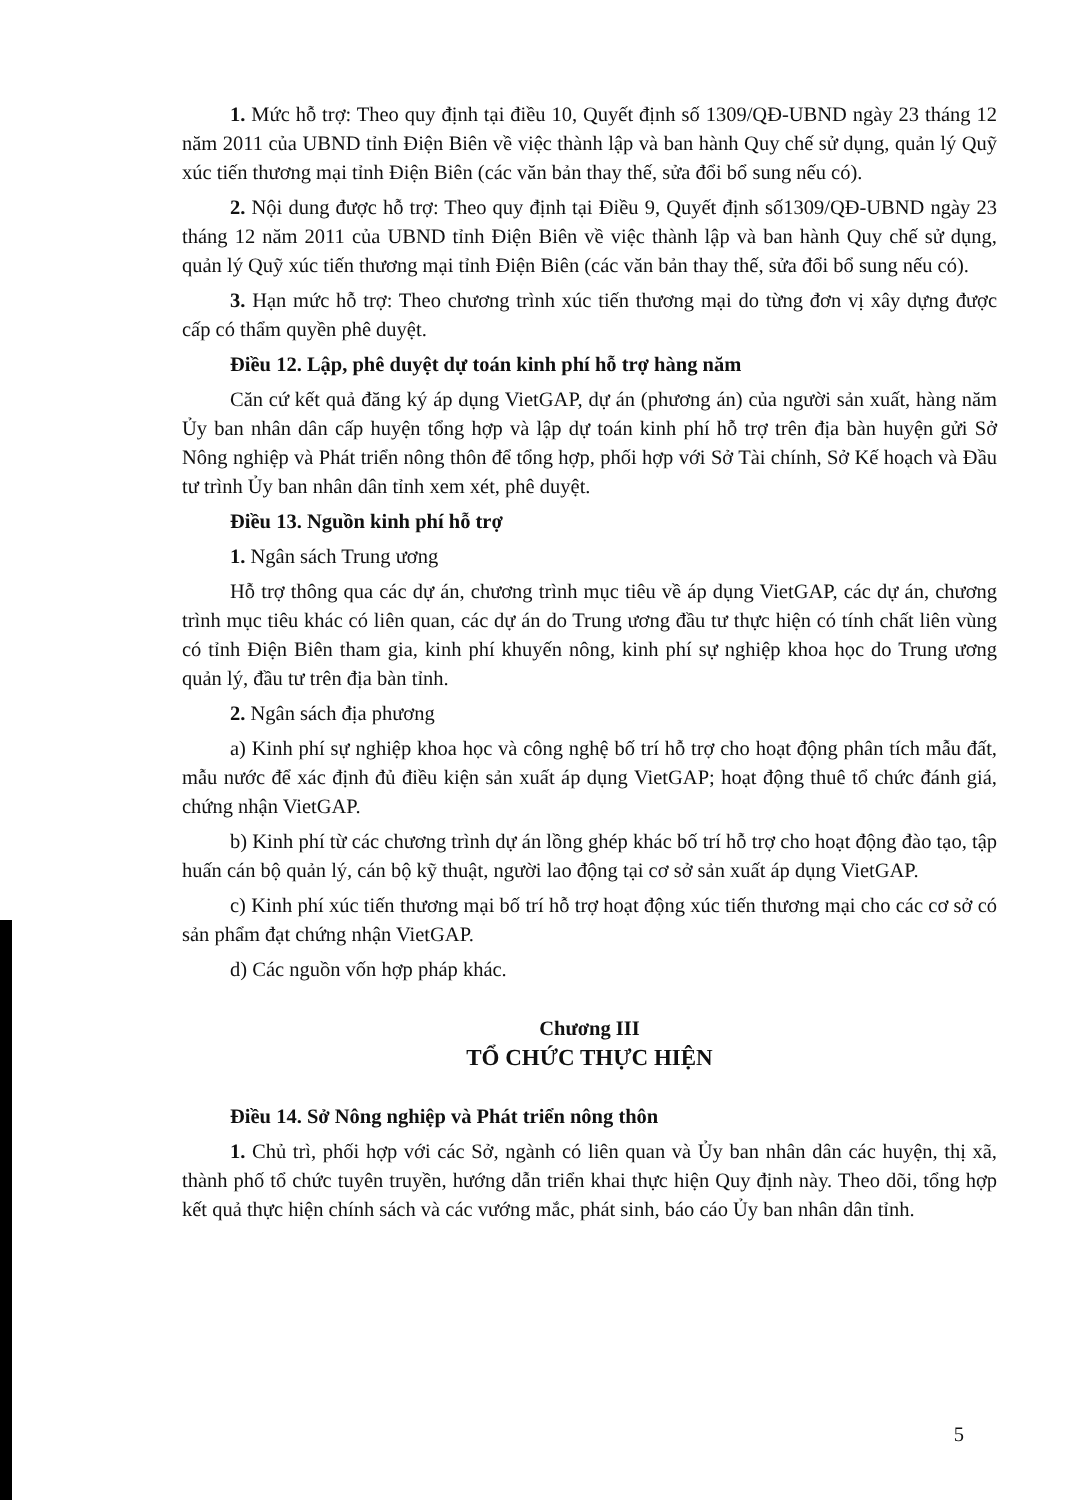1. Mức hỗ trợ: Theo quy định tại điều 10, Quyết định số 1309/QĐ-UBND ngày 23 tháng 12 năm 2011 của UBND tỉnh Điện Biên về việc thành lập và ban hành Quy chế sử dụng, quản lý Quỹ xúc tiến thương mại tỉnh Điện Biên (các văn bản thay thế, sửa đổi bổ sung nếu có).
2. Nội dung được hỗ trợ: Theo quy định tại Điều 9, Quyết định số1309/QĐ-UBND ngày 23 tháng 12 năm 2011 của UBND tỉnh Điện Biên về việc thành lập và ban hành Quy chế sử dụng, quản lý Quỹ xúc tiến thương mại tỉnh Điện Biên (các văn bản thay thế, sửa đổi bổ sung nếu có).
3. Hạn mức hỗ trợ: Theo chương trình xúc tiến thương mại do từng đơn vị xây dựng được cấp có thẩm quyền phê duyệt.
Điều 12. Lập, phê duyệt dự toán kinh phí hỗ trợ hàng năm
Căn cứ kết quả đăng ký áp dụng VietGAP, dự án (phương án) của người sản xuất, hàng năm Ủy ban nhân dân cấp huyện tổng hợp và lập dự toán kinh phí hỗ trợ trên địa bàn huyện gửi Sở Nông nghiệp và Phát triển nông thôn để tổng hợp, phối hợp với Sở Tài chính, Sở Kế hoạch và Đầu tư trình Ủy ban nhân dân tỉnh xem xét, phê duyệt.
Điều 13. Nguồn kinh phí hỗ trợ
1. Ngân sách Trung ương
Hỗ trợ thông qua các dự án, chương trình mục tiêu về áp dụng VietGAP, các dự án, chương trình mục tiêu khác có liên quan, các dự án do Trung ương đầu tư thực hiện có tính chất liên vùng có tỉnh Điện Biên tham gia, kinh phí khuyến nông, kinh phí sự nghiệp khoa học do Trung ương quản lý, đầu tư trên địa bàn tỉnh.
2. Ngân sách địa phương
a) Kinh phí sự nghiệp khoa học và công nghệ bố trí hỗ trợ cho hoạt động phân tích mẫu đất, mẫu nước để xác định đủ điều kiện sản xuất áp dụng VietGAP; hoạt động thuê tổ chức đánh giá, chứng nhận VietGAP.
b) Kinh phí từ các chương trình dự án lồng ghép khác bố trí hỗ trợ cho hoạt động đào tạo, tập huấn cán bộ quản lý, cán bộ kỹ thuật, người lao động tại cơ sở sản xuất áp dụng VietGAP.
c) Kinh phí xúc tiến thương mại bố trí hỗ trợ hoạt động xúc tiến thương mại cho các cơ sở có sản phẩm đạt chứng nhận VietGAP.
d) Các nguồn vốn hợp pháp khác.
Chương III
TỔ CHỨC THỰC HIỆN
Điều 14. Sở Nông nghiệp và Phát triển nông thôn
1. Chủ trì, phối hợp với các Sở, ngành có liên quan và Ủy ban nhân dân các huyện, thị xã, thành phố tổ chức tuyên truyền, hướng dẫn triển khai thực hiện Quy định này. Theo dõi, tổng hợp kết quả thực hiện chính sách và các vướng mắc, phát sinh, báo cáo Ủy ban nhân dân tỉnh.
5